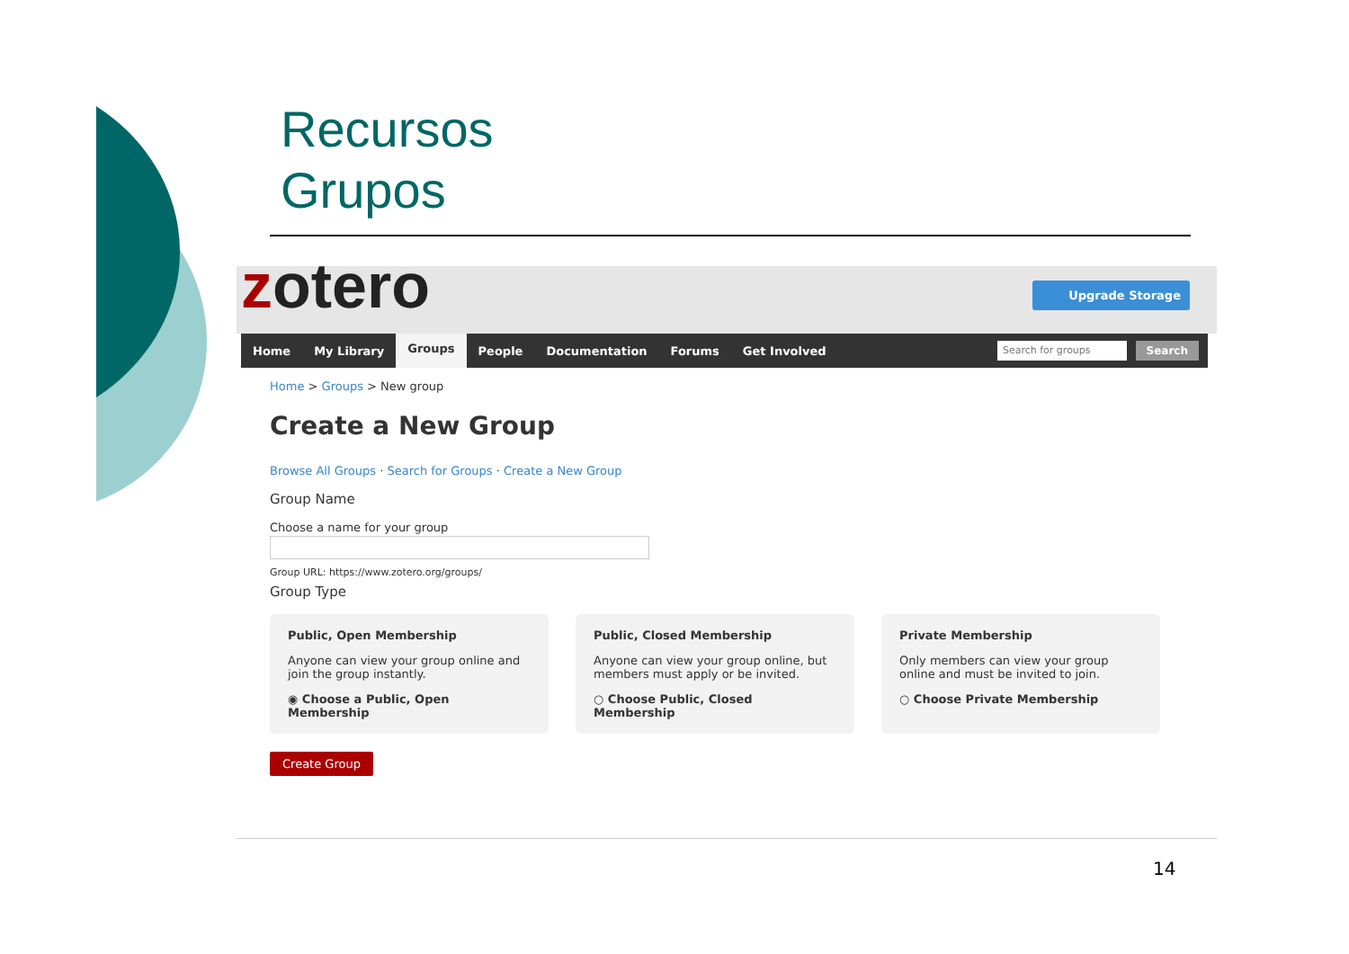Recursos
Grupos
zotero Upgrade Storage
Home My Library Groups People Documentation Forums Get Involved
Search for groups Search
Home > Groups > New group
Create a New Group
Browse All Groups · Search for Groups · Create a New Group
Group Name
Choose a name for your group
Group URL: https://www.zotero.org/groups/
Group Type
Public, Open Membership
Anyone can view your group online and join the group instantly.
◉ Choose a Public, Open Membership
Public, Closed Membership
Anyone can view your group online, but members must apply or be invited.
○ Choose Public, Closed Membership
Private Membership
Only members can view your group online and must be invited to join.
○ Choose Private Membership
Create Group
14